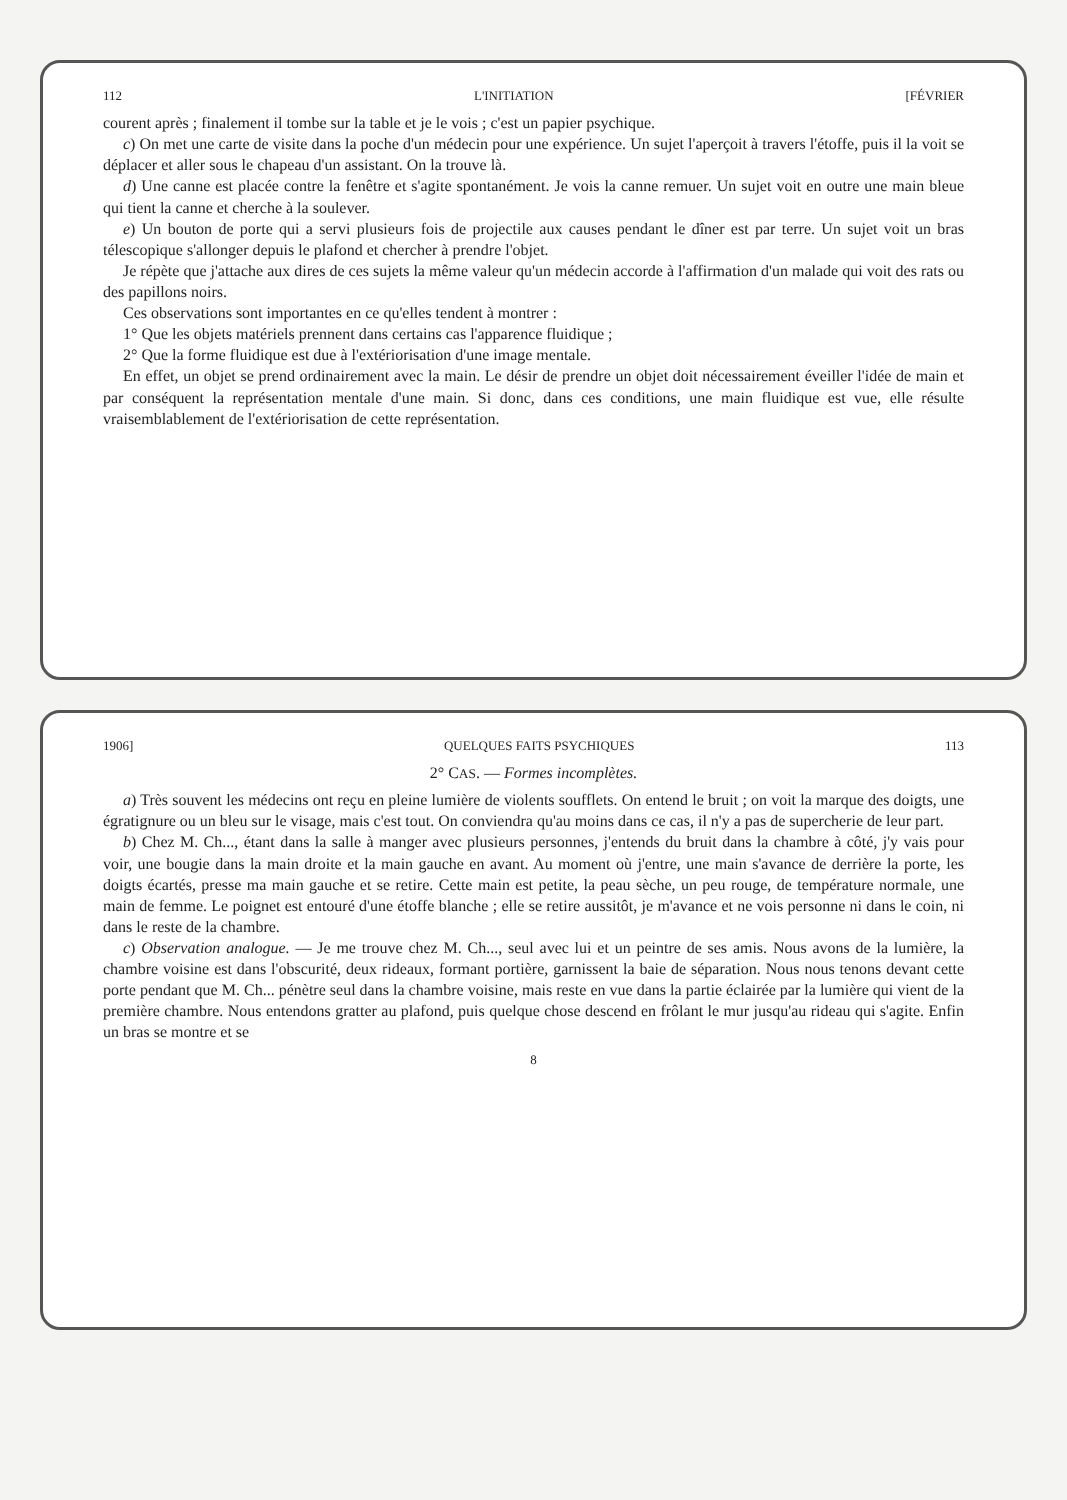112 L'INITIATION [FÉVRIER
courent après ; finalement il tombe sur la table et je le vois ; c'est un papier psychique.
c) On met une carte de visite dans la poche d'un médecin pour une expérience. Un sujet l'aperçoit à travers l'étoffe, puis il la voit se déplacer et aller sous le chapeau d'un assistant. On la trouve là.
d) Une canne est placée contre la fenêtre et s'agite spontanément. Je vois la canne remuer. Un sujet voit en outre une main bleue qui tient la canne et cherche à la soulever.
e) Un bouton de porte qui a servi plusieurs fois de projectile aux causes pendant le dîner est par terre. Un sujet voit un bras télescopique s'allonger depuis le plafond et chercher à prendre l'objet.
Je répète que j'attache aux dires de ces sujets la même valeur qu'un médecin accorde à l'affirmation d'un malade qui voit des rats ou des papillons noirs.
Ces observations sont importantes en ce qu'elles tendent à montrer :
1° Que les objets matériels prennent dans certains cas l'apparence fluidique ;
2° Que la forme fluidique est due à l'extériorisation d'une image mentale.
En effet, un objet se prend ordinairement avec la main. Le désir de prendre un objet doit nécessairement éveiller l'idée de main et par conséquent la représentation mentale d'une main. Si donc, dans ces conditions, une main fluidique est vue, elle résulte vraisemblablement de l'extériorisation de cette représentation.
1906] QUELQUES FAITS PSYCHIQUES 113
2° CAS. — Formes incomplètes.
a) Très souvent les médecins ont reçu en pleine lumière de violents soufflets. On entend le bruit ; on voit la marque des doigts, une égratignure ou un bleu sur le visage, mais c'est tout. On conviendra qu'au moins dans ce cas, il n'y a pas de supercherie de leur part.
b) Chez M. Ch..., étant dans la salle à manger avec plusieurs personnes, j'entends du bruit dans la chambre à côté, j'y vais pour voir, une bougie dans la main droite et la main gauche en avant. Au moment où j'entre, une main s'avance de derrière la porte, les doigts écartés, presse ma main gauche et se retire. Cette main est petite, la peau sèche, un peu rouge, de température normale, une main de femme. Le poignet est entouré d'une étoffe blanche ; elle se retire aussitôt, je m'avance et ne vois personne ni dans le coin, ni dans le reste de la chambre.
c) Observation analogue. — Je me trouve chez M. Ch..., seul avec lui et un peintre de ses amis. Nous avons de la lumière, la chambre voisine est dans l'obscurité, deux rideaux, formant portière, garnissent la baie de séparation. Nous nous tenons devant cette porte pendant que M. Ch... pénètre seul dans la chambre voisine, mais reste en vue dans la partie éclairée par la lumière qui vient de la première chambre. Nous entendons gratter au plafond, puis quelque chose descend en frôlant le mur jusqu'au rideau qui s'agite. Enfin un bras se montre et se
8